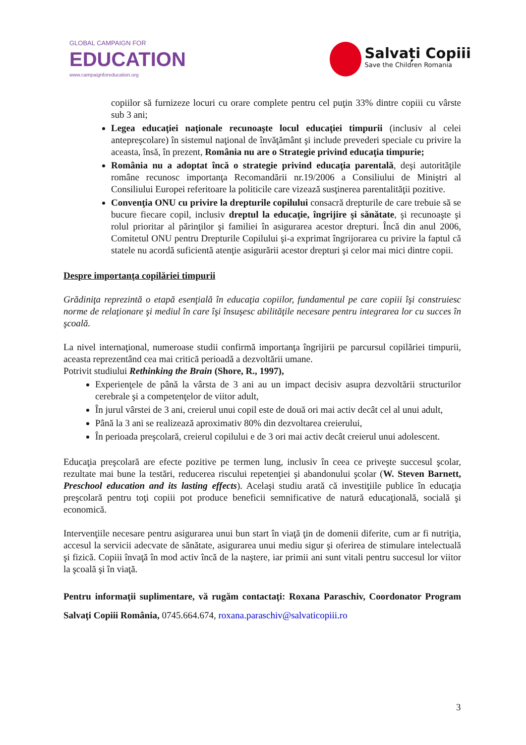GLOBAL CAMPAIGN FOR
EDUCATION
www.campaignforeducation.org
Salvați Copiii
Save the Children Romania
copiilor să furnizeze locuri cu orare complete pentru cel puţin 33% dintre copiii cu vârste sub 3 ani;
Legea educaţiei naţionale recunoaşte locul educaţiei timpurii (inclusiv al celei antepreşcolare) în sistemul naţional de învăţământ şi include prevederi speciale cu privire la aceasta, însă, în prezent, România nu are o Strategie privind educaţia timpurie;
România nu a adoptat încă o strategie privind educaţia parentală, deşi autorităţile române recunosc importanţa Recomandării nr.19/2006 a Consiliului de Miniştri al Consiliului Europei referitoare la politicile care vizează susţinerea parentalităţii pozitive.
Convenţia ONU cu privire la drepturile copilului consacră drepturile de care trebuie să se bucure fiecare copil, inclusiv dreptul la educaţie, îngrijire şi sănătate, şi recunoaşte şi rolul prioritar al părinţilor şi familiei în asigurarea acestor drepturi. Încă din anul 2006, Comitetul ONU pentru Drepturile Copilului şi-a exprimat îngrijorarea cu privire la faptul că statele nu acordă suficientă atenţie asigurării acestor drepturi şi celor mai mici dintre copii.
Despre importanţa copilăriei timpurii
Grădiniţa reprezintă o etapă esenţială în educaţia copiilor, fundamentul pe care copiii îşi construiesc norme de relaţionare şi mediul în care îşi însuşesc abilităţile necesare pentru integrarea lor cu succes în şcoală.
La nivel internaţional, numeroase studii confirmă importanţa îngrijirii pe parcursul copilăriei timpurii, aceasta reprezentând cea mai critică perioadă a dezvoltării umane.
Potrivit studiului Rethinking the Brain (Shore, R., 1997),
Experienţele de până la vârsta de 3 ani au un impact decisiv asupra dezvoltării structurilor cerebrale şi a competenţelor de viitor adult,
În jurul vârstei de 3 ani, creierul unui copil este de două ori mai activ decât cel al unui adult,
Până la 3 ani se realizează aproximativ 80% din dezvoltarea creierului,
În perioada preşcolară, creierul copilului e de 3 ori mai activ decât creierul unui adolescent.
Educaţia preşcolară are efecte pozitive pe termen lung, inclusiv în ceea ce priveşte succesul şcolar, rezultate mai bune la testări, reducerea riscului repetenţiei şi abandonului şcolar (W. Steven Barnett, Preschool education and its lasting effects). Acelaşi studiu arată că investiţiile publice în educaţia preşcolară pentru toţi copiii pot produce beneficii semnificative de natură educaţională, socială şi economică.
Intervenţiile necesare pentru asigurarea unui bun start în viaţă ţin de domenii diferite, cum ar fi nutriţia, accesul la servicii adecvate de sănătate, asigurarea unui mediu sigur şi oferirea de stimulare intelectuală şi fizică. Copiii învaţă în mod activ încă de la naştere, iar primii ani sunt vitali pentru succesul lor viitor la şcoală şi în viaţă.
Pentru informaţii suplimentare, vă rugăm contactaţi: Roxana Paraschiv, Coordonator Program Salvaţi Copiii România, 0745.664.674, roxana.paraschiv@salvaticopiii.ro
3